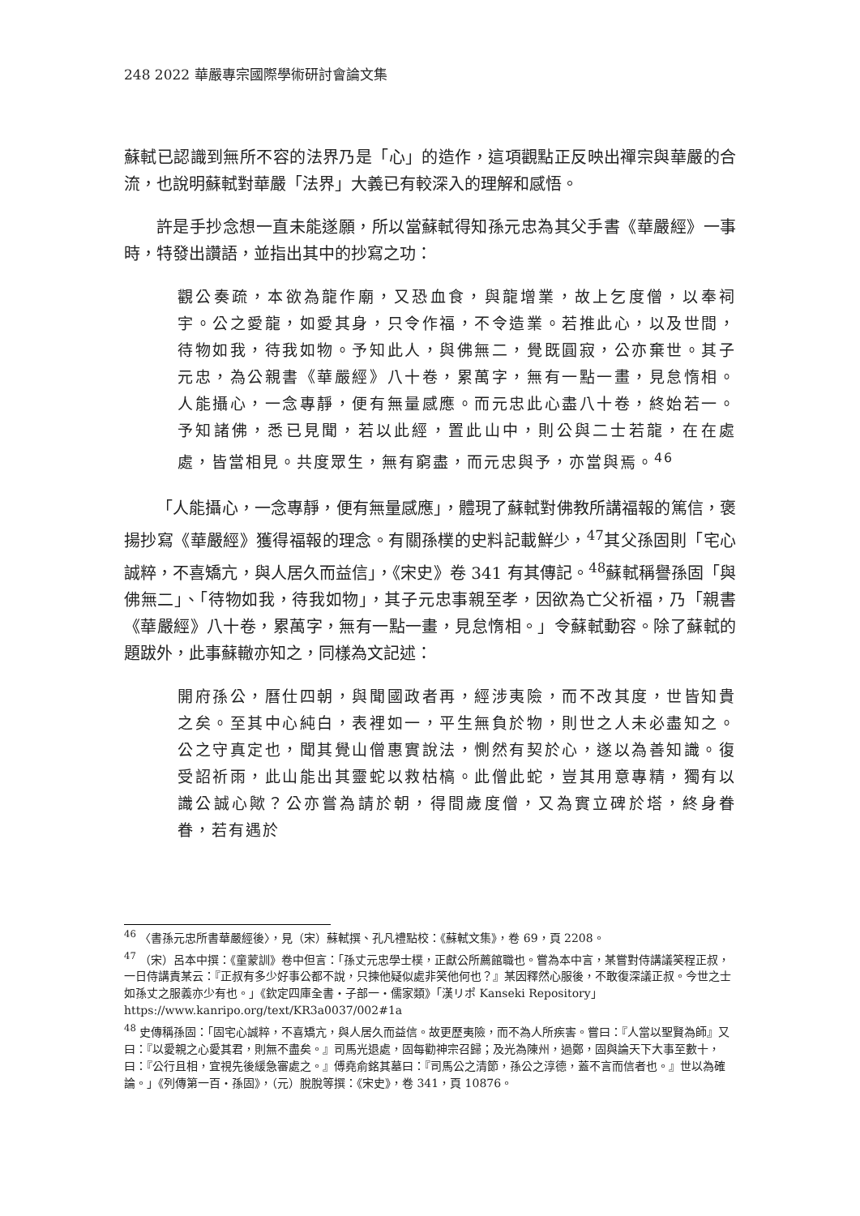248 2022 華嚴專宗國際學術研討會論文集
蘇軾已認識到無所不容的法界乃是「心」的造作，這項觀點正反映出禪宗與華嚴的合流，也說明蘇軾對華嚴「法界」大義已有較深入的理解和感悟。
許是手抄念想一直未能遂願，所以當蘇軾得知孫元忠為其父手書《華嚴經》一事時，特發出讚語，並指出其中的抄寫之功：
觀公奏疏，本欲為龍作廟，又恐血食，與龍增業，故上乞度僧，以奉祠宇。公之愛龍，如愛其身，只令作福，不令造業。若推此心，以及世間，待物如我，待我如物。予知此人，與佛無二，覺既圓寂，公亦棄世。其子元忠，為公親書《華嚴經》八十卷，累萬字，無有一點一畫，見怠惰相。人能攝心，一念專靜，便有無量感應。而元忠此心盡八十卷，終始若一。予知諸佛，悉已見聞，若以此經，置此山中，則公與二士若龍，在在處處，皆當相見。共度眾生，無有窮盡，而元忠與予，亦當與焉。<sup>46</sup>
「人能攝心，一念專靜，便有無量感應」，體現了蘇軾對佛教所講福報的篤信，褒揚抄寫《華嚴經》獲得福報的理念。有關孫樸的史料記載鮮少，<sup>47</sup>其父孫固則「宅心誠粹，不喜矯亢，與人居久而益信」，《宋史》卷 341 有其傳記。<sup>48</sup>蘇軾稱譽孫固「與佛無二」、「待物如我，待我如物」，其子元忠事親至孝，因欲為亡父祈福，乃「親書《華嚴經》八十卷，累萬字，無有一點一畫，見怠惰相。」令蘇軾動容。除了蘇軾的題跋外，此事蘇轍亦知之，同樣為文記述：
開府孫公，曆仕四朝，與聞國政者再，經涉夷險，而不改其度，世皆知貴之矣。至其中心純白，表裡如一，平生無負於物，則世之人未必盡知之。公之守真定也，聞其覺山僧惠實說法，惻然有契於心，遂以為善知識。復受詔祈雨，此山能出其靈蛇以救枯槁。此僧此蛇，豈其用意專精，獨有以識公誠心歟？公亦嘗為請於朝，得間歲度僧，又為實立碑於塔，終身眷眷，若有遇於
<sup>46</sup> 〈書孫元忠所書華嚴經後〉，見（宋）蘇軾撰、孔凡禮點校：《蘇軾文集》，卷 69，頁 2208。
<sup>47</sup> （宋）呂本中撰：《童蒙訓》卷中但言：「孫丈元忠學士樸，正獻公所薦館職也。嘗為本中言，某嘗對侍講議笑程正叔，一日侍講責某云：『正叔有多少好事公都不說，只揀他疑似處非笑他何也？』某因釋然心服後，不敢復深議正叔。今世之士如孫丈之服義亦少有也。」《欽定四庫全書‧子部一‧儒家類》「漢リポ Kanseki Repository」https://www.kanripo.org/text/KR3a0037/002#1a
<sup>48</sup> 史傳稱孫固：「固宅心誠粹，不喜矯亢，與人居久而益信。故更歷夷險，而不為人所疾害。嘗曰：『人當以聖賢為師』又曰：『以愛親之心愛其君，則無不盡矣。』司馬光退處，固每勸神宗召歸；及光為陳州，過鄭，固與論天下大事至數十，曰：『公行且相，宜視先後緩急審處之。』傅堯俞銘其墓曰：『司馬公之清節，孫公之淳德，蓋不言而信者也。』世以為確論。」《列傳第一百‧孫固》，（元）脫脫等撰：《宋史》，卷 341，頁 10876。